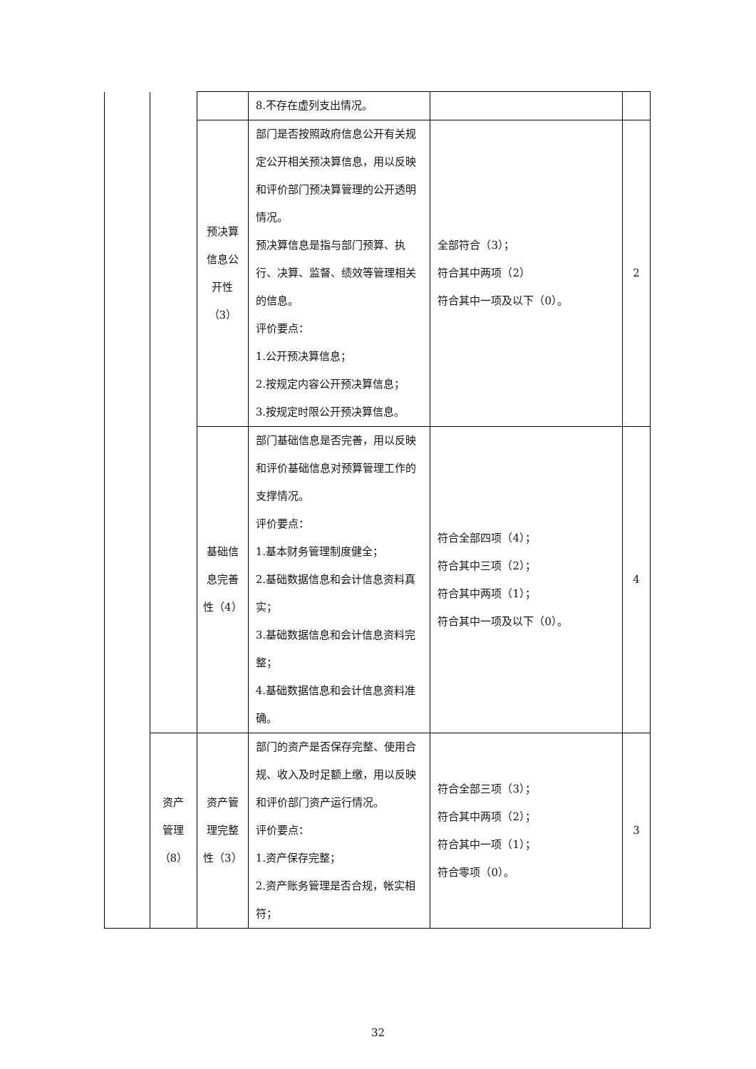| | | | 8.不存在虚列支出情况。 | | |
| | | 预决算 信息公 开性 （3） | 部门是否按照政府信息公开有关规定公开相关预决算信息，用以反映和评价部门预决算管理的公开透明情况。 预决算信息是指与部门预算、执行、决算、监督、绩效等管理相关的信息。 评价要点： 1.公开预决算信息； 2.按规定内容公开预决算信息； 3.按规定时限公开预决算信息。 | 全部符合（3）； 符合其中两项（2） 符合其中一项及以下（0）。 | 2 |
| | | 基础信 息完善 性（4） | 部门基础信息是否完善，用以反映和评价基础信息对预算管理工作的支撑情况。 评价要点： 1.基本财务管理制度健全； 2.基础数据信息和会计信息资料真实； 3.基础数据信息和会计信息资料完整； 4.基础数据信息和会计信息资料准确。 | 符合全部四项（4）； 符合其中三项（2）； 符合其中两项（1）； 符合其中一项及以下（0）。 | 4 |
| | 资产 管理 （8） | 资产管 理完整 性（3） | 部门的资产是否保存完整、使用合规、收入及时足额上缴，用以反映和评价部门资产运行情况。 评价要点： 1.资产保存完整； 2.资产账务管理是否合规，帐实相符； | 符合全部三项（3）； 符合其中两项（2）； 符合其中一项（1）； 符合零项（0）。 | 3 |
32